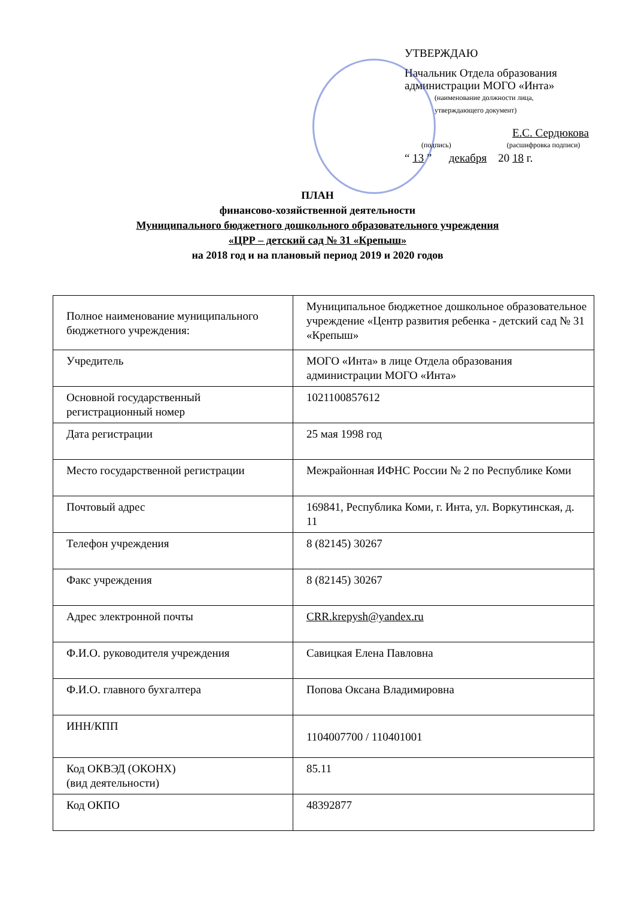УТВЕРЖДАЮ
Начальник Отдела образования
администрации МОГО «Инта»
(наименование должности лица,
утверждающего документ)
Е.С. Сердюкова
(подпись) (расшифровка подписи)
“ 13 ” декабря 20 18 г.
ПЛАН
финансово-хозяйственной деятельности
Муниципального бюджетного дошкольного образовательного учреждения
«ЦРР – детский сад № 31 «Крепыш»
на 2018 год и на плановый период 2019 и 2020 годов
| Полное наименование муниципального бюджетного учреждения: | Муниципальное бюджетное дошкольное образовательное учреждение «Центр развития ребенка - детский сад № 31 «Крепыш» |
| Учредитель | МОГО «Инта» в лице Отдела образования администрации МОГО «Инта» |
| Основной государственный регистрационный номер | 1021100857612 |
| Дата регистрации | 25 мая 1998 год |
| Место государственной регистрации | Межрайонная ИФНС России № 2 по Республике Коми |
| Почтовый адрес | 169841, Республика Коми, г. Инта, ул. Воркутинская, д. 11 |
| Телефон учреждения | 8 (82145) 30267 |
| Факс учреждения | 8 (82145) 30267 |
| Адрес электронной почты | CRR.krepysh@yandex.ru |
| Ф.И.О. руководителя учреждения | Савицкая Елена Павловна |
| Ф.И.О. главного бухгалтера | Попова Оксана Владимировна |
| ИНН/КПП | 1104007700 / 110401001 |
| Код ОКВЭД (ОКОНХ) (вид деятельности) | 85.11 |
| Код ОКПО | 48392877 |